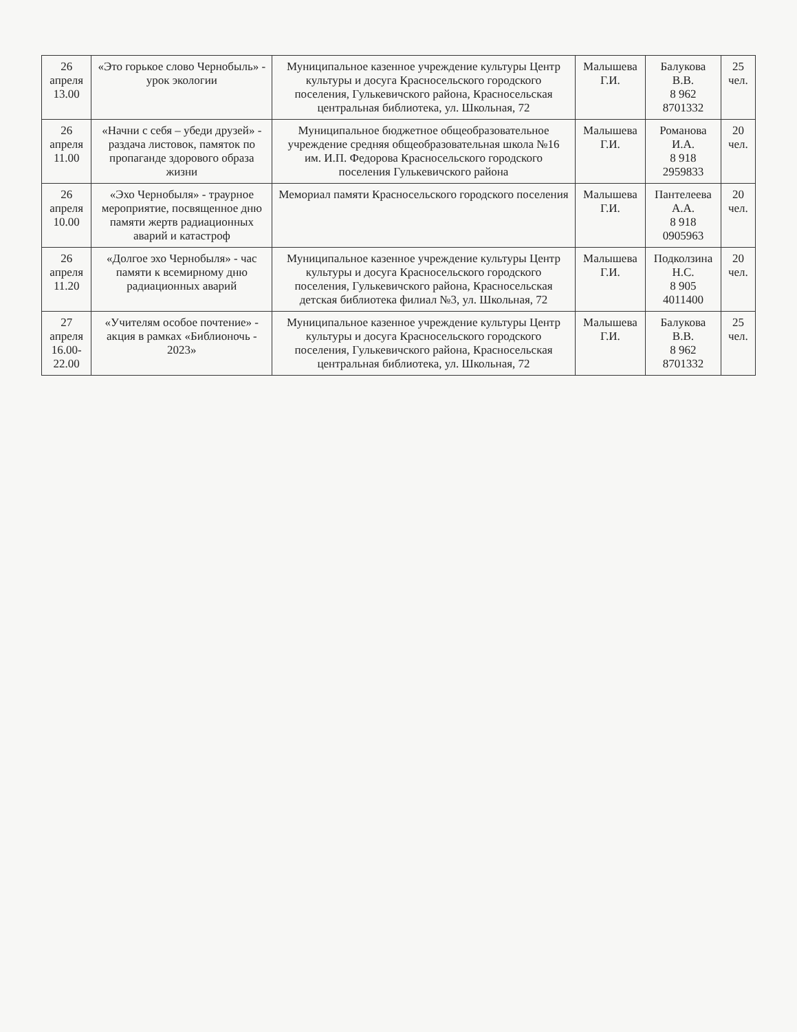| 26 апреля 13.00 | «Это горькое слово Чернобыль» - урок экологии | Муниципальное казенное учреждение культуры Центр культуры и досуга Красносельского городского поселения, Гулькевичского района, Красносельская центральная библиотека, ул. Школьная, 72 | Малышева Г.И. | Балукова В.В. 8 962 8701332 | 25 чел. |
| 26 апреля 11.00 | «Начни с себя – убеди друзей» - раздача листовок, памяток по пропаганде здорового образа жизни | Муниципальное бюджетное общеобразовательное учреждение средняя общеобразовательная школа №16 им. И.П. Федорова Красносельского городского поселения Гулькевичского района | Малышева Г.И. | Романова И.А. 8 918 2959833 | 20 чел. |
| 26 апреля 10.00 | «Эхо Чернобыля» - траурное мероприятие, посвященное дню памяти жертв радиационных аварий и катастроф | Мемориал памяти Красносельского городского поселения | Малышева Г.И. | Пантелеева А.А. 8 918 0905963 | 20 чел. |
| 26 апреля 11.20 | «Долгое эхо Чернобыля» - час памяти к всемирному дню радиационных аварий | Муниципальное казенное учреждение культуры Центр культуры и досуга Красносельского городского поселения, Гулькевичского района, Красносельская детская библиотека филиал №3, ул. Школьная, 72 | Малышева Г.И. | Подколзина Н.С. 8 905 4011400 | 20 чел. |
| 27 апреля 16.00-22.00 | «Учителям особое почтение» - акция в рамках «Библионочь - 2023» | Муниципальное казенное учреждение культуры Центр культуры и досуга Красносельского городского поселения, Гулькевичского района, Красносельская центральная библиотека, ул. Школьная, 72 | Малышева Г.И. | Балукова В.В. 8 962 8701332 | 25 чел. |